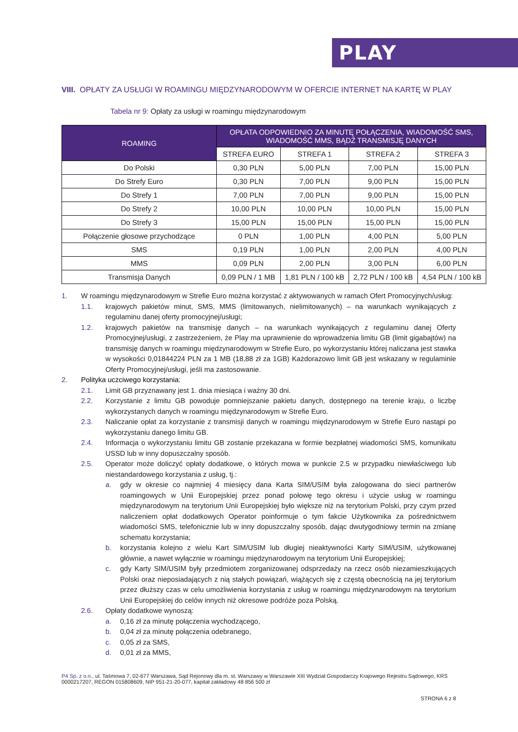PLAY
VIII. OPŁATY ZA USŁUGI W ROAMINGU MIĘDZYNARODOWYM W OFERCIE INTERNET NA KARTĘ W PLAY
Tabela nr 9: Opłaty za usługi w roamingu międzynarodowym
| ROAMING | OPŁATA ODPOWIEDNIO ZA MINUTĘ POŁĄCZENIA, WIADOMOŚĆ SMS, WIADOMOŚĆ MMS, BĄDŹ TRANSMISJĘ DANYCH | | | |
| --- | --- | --- | --- | --- |
| | STREFA EURO | STREFA 1 | STREFA 2 | STREFA 3 |
| Do Polski | 0,30 PLN | 5,00 PLN | 7,00 PLN | 15,00 PLN |
| Do Strefy Euro | 0,30 PLN | 7,00 PLN | 9,00 PLN | 15,00 PLN |
| Do Strefy 1 | 7,00 PLN | 7,00 PLN | 9,00 PLN | 15,00 PLN |
| Do Strefy 2 | 10,00 PLN | 10,00 PLN | 10,00 PLN | 15,00 PLN |
| Do Strefy 3 | 15,00 PLN | 15,00 PLN | 15,00 PLN | 15,00 PLN |
| Połączenie głosowe przychodzące | 0 PLN | 1,00 PLN | 4,00 PLN | 5,00 PLN |
| SMS | 0,19 PLN | 1,00 PLN | 2,00 PLN | 4,00 PLN |
| MMS | 0,09 PLN | 2,00 PLN | 3,00 PLN | 6,00 PLN |
| Transmisja Danych | 0,09 PLN / 1 MB | 1,81 PLN / 100 kB | 2,72 PLN / 100 kB | 4,54 PLN / 100 kB |
1. W roamingu międzynarodowym w Strefie Euro można korzystać z aktywowanych w ramach Ofert Promocyjnych/usług:
1.1. krajowych pakietów minut, SMS, MMS (limitowanych, nielimitowanych) – na warunkach wynikających z regulaminu danej oferty promocyjnej/usługi;
1.2. krajowych pakietów na transmisję danych – na warunkach wynikających z regulaminu danej Oferty Promocyjnej/usługi, z zastrzeżeniem, że Play ma uprawnienie do wprowadzenia limitu GB (limit gigabajtów) na transmisję danych w roamingu międzynarodowym w Strefie Euro, po wykorzystaniu której naliczana jest stawka w wysokości 0,01844224 PLN za 1 MB (18,88 zł za 1GB) Każdorazowo limit GB jest wskazany w regulaminie Oferty Promocyjnej/usługi, jeśli ma zastosowanie.
2. Polityka uczciwego korzystania:
2.1. Limit GB przyznawany jest 1. dnia miesiąca i ważny 30 dni.
2.2. Korzystanie z limitu GB powoduje pomniejszanie pakietu danych, dostępnego na terenie kraju, o liczbę wykorzystanych danych w roamingu międzynarodowym w Strefie Euro.
2.3. Naliczanie opłat za korzystanie z transmisji danych w roamingu międzynarodowym w Strefie Euro nastąpi po wykorzystaniu danego limitu GB.
2.4. Informacja o wykorzystaniu limitu GB zostanie przekazana w formie bezpłatnej wiadomości SMS, komunikatu USSD lub w inny dopuszczalny sposób.
2.5. Operator może doliczyć opłaty dodatkowe, o których mowa w punkcie 2.5 w przypadku niewłaściwego lub niestandardowego korzystania z usług, tj.:
a. gdy w okresie co najmniej 4 miesięcy dana Karta SIM/USIM była zalogowana do sieci partnerów roamingowych w Unii Europejskiej przez ponad połowę tego okresu i użycie usług w roamingu międzynarodowym na terytorium Unii Europejskiej było większe niż na terytorium Polski, przy czym przed naliczeniem opłat dodatkowych Operator poinformuje o tym fakcie Użytkownika za pośrednictwem wiadomości SMS, telefonicznie lub w inny dopuszczalny sposób, dając dwutygodniowy termin na zmianę schematu korzystania;
b. korzystania kolejno z wielu Kart SIM/USIM lub długiej nieaktywności Karty SIM/USIM, użytkowanej głównie, a nawet wyłącznie w roamingu międzynarodowym na terytorium Unii Europejskiej;
c. gdy Karty SIM/USIM były przedmiotem zorganizowanej odsprzedaży na rzecz osób niezamieszkujących Polski oraz nieposiadających z nią stałych powiązań, wiążących się z częstą obecnością na jej terytorium przez dłuższy czas w celu umożliwienia korzystania z usług w roamingu międzynarodowym na terytorium Unii Europejskiej do celów innych niż okresowe podróże poza Polską.
2.6. Opłaty dodatkowe wynoszą:
a. 0,16 zł za minutę połączenia wychodzącego,
b. 0,04 zł za minutę połączenia odebranego,
c. 0,05 zł za SMS,
d. 0,01 zł za MMS,
P4 Sp. z o.o., ul. Taśmowa 7, 02-677 Warszawa, Sąd Rejonowy dla m. st. Warszawy w Warszawie XIII Wydział Gospodarczy Krajowego Rejestru Sądowego, KRS 0000217207, REGON 015808609, NIP 951-21-20-077, kapitał zakładowy 48 856 500 zł
STRONA 6 z 8